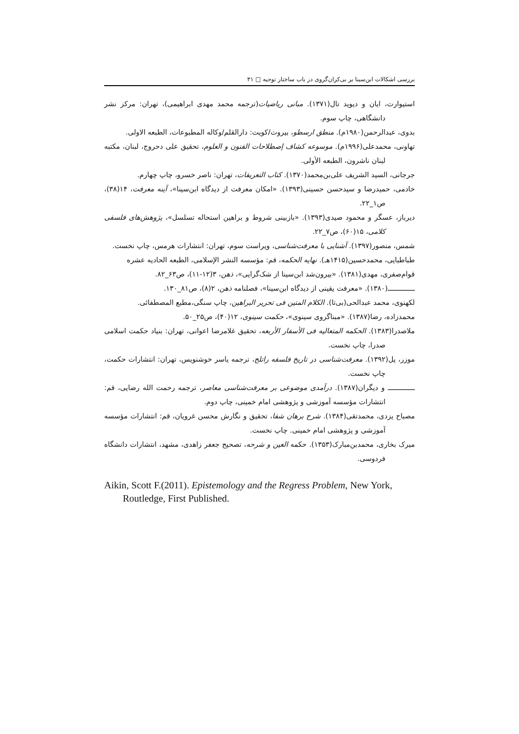بررسی اشکالات ابن‌سینا بر بی‌کران‌گروی در باب ساختار توجیه □ ۳۱
استیوارت، ایان و دیوید تال(۱۳۷۱). مبانی ریاضیات(ترجمه محمد مهدی ابراهیمی)، تهران: مرکز نشر دانشگاهی، چاپ سوم.
بدوی، عبدالرحمن(۱۹۸۰م). منطق ارسطو، بیروت/کویت: دارالقلم/وکاله المطبوعات، الطبعه الاولی.
تهاونی، محمدعلی(۱۹۹۶م). موسوعه کشاف إصطلاحات الفنون و العلوم، تحقیق علی دحروج، لبنان، مکتبه لبنان ناشرون، الطبعه الأولی.
جرجانی، السید الشریف علی‌بن‌محمد(۱۳۷۰). کتاب التعریفات، تهران: ناصر خسرو، چاپ چهارم.
خادمی، حمیدرضا و سیدحسن حسینی(۱۳۹۳). «امکان معرفت از دیدگاه ابن‌سینا»، آینه معرفت، ۱۴(۳۸)، ص۱_۲۲.
دیرباز، عسگر و محمود صیدی(۱۳۹۳). «بازبینی شروط و براهین استحاله تسلسل»، پژوهش‌های فلسفی کلامی، ۱۵(۶۰)، ص۷_۲۲.
شمس، منصور(۱۳۹۷). آشنایی با معرفت‌شناسی، ویراست سوم، تهران: انتشارات هرمس، چاپ نخست.
طباطبایی، محمدحسین(۱۴۱۵هـ). نهایه الحکمه، قم: مؤسسه النشر الإسلامی، الطبعه الحادیه عشره
قوام‌صفری، مهدی(۱۳۸۱). «بیرون‌شد ابن‌سینا از شک‌گرایی»، ذهن، ۳(۱۲-۱۱)، ص۶۳_۸۲.
ـــــــــــــ(۱۳۸۰). «معرفت یقینی از دیدگاه ابن‌سینا»، فصلنامه ذهن، ۲(۸)، ص۸۱_۱۳۰.
لکهنوی، محمد عبدالحی(بی‌تا). الکلام المتین فی تحریر البراهین، چاپ سنگی،مطبع المصطفائی.
محمدزاده، رضا(۱۳۸۷). «مبناگروی سینوی»، حکمت سینوی، ۱۲(۴۰)، ص۲۵_۵۰.
ملاصدرا(۱۳۸۳). الحکمه المتعالیه فی الأسفار الأربعه، تحقیق غلامرضا اعوانی، تهران: بنیاد حکمت اسلامی صدرا، چاپ نخست.
موزر، پل(۱۳۹۲). معرفت‌شناسی در تاریخ فلسفه راتلج، ترجمه یاسر خوشنویس، تهران: انتشارات حکمت، چاپ نخست.
ـــــــــــــ و دیگران(۱۳۸۷). درآمدی موضوعی بر معرفت‌شناسی معاصر، ترجمه رحمت الله رضایی، قم: انتشارات مؤسسه آموزشی و پژوهشی امام خمینی، چاپ دوم.
مصباح یزدی، محمدتقی(۱۳۸۴). شرح برهان شفا، تحقیق و نگارش محسن غرویان، قم: انتشارات مؤسسه آموزشی و پژوهشی امام خمینی. چاپ نخست.
میرک بخاری، محمدبن‌مبارک(۱۳۵۳). حکمه العین و شرحه، تصحیح جعفر زاهدی، مشهد، انتشارات دانشگاه فردوسی.
Aikin, Scott F.(2011). Epistemology and the Regress Problem, New York, Routledge, First Published.